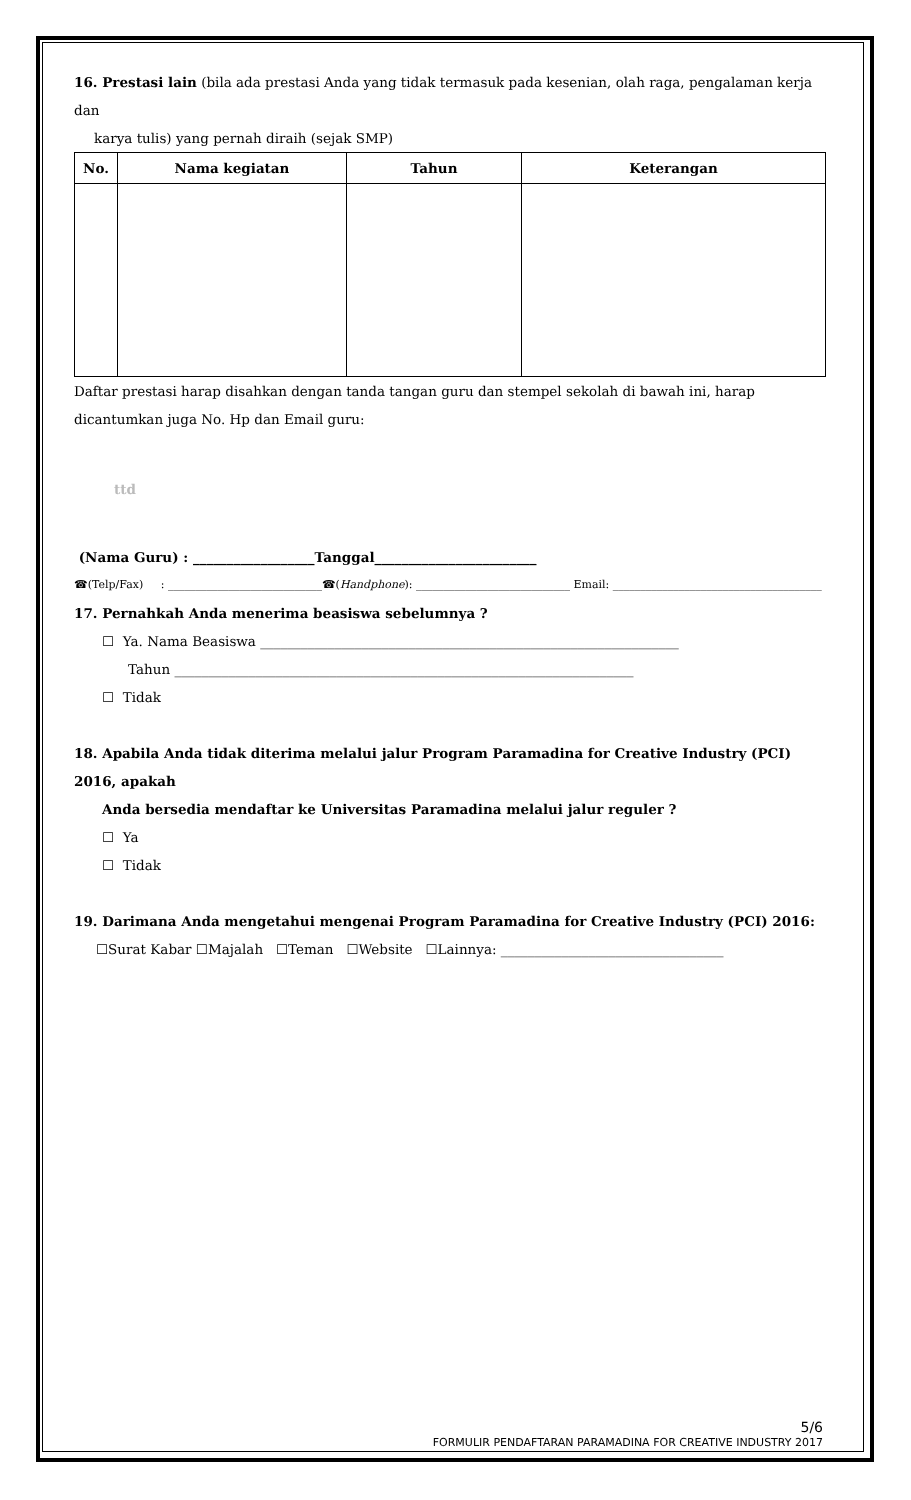16. Prestasi lain (bila ada prestasi Anda yang tidak termasuk pada kesenian, olah raga, pengalaman kerja dan
karya tulis) yang pernah diraih (sejak SMP)
| No. | Nama kegiatan | Tahun | Keterangan |
| --- | --- | --- | --- |
Daftar prestasi harap disahkan dengan tanda tangan guru dan stempel sekolah di bawah ini, harap dicantumkan juga No. Hp dan Email guru:
ttd
(Nama Guru) : __________________Tanggal________________________
☎(Telp/Fax) : ____________________________☎(Handphone): ____________________________ Email: ______________________________________
17. Pernahkah Anda menerima beasiswa sebelumnya ?
☐ Ya. Nama Beasiswa ______________________________________________________________
Tahun ____________________________________________________________________
☐ Tidak
18. Apabila Anda tidak diterima melalui jalur Program Paramadina for Creative Industry (PCI) 2016, apakah
Anda bersedia mendaftar ke Universitas Paramadina melalui jalur reguler ?
☐ Ya
☐ Tidak
19. Darimana Anda mengetahui mengenai Program Paramadina for Creative Industry (PCI) 2016:
☐Surat Kabar ☐Majalah ☐Teman ☐Website ☐Lainnya: _________________________________
5/6
FORMULIR PENDAFTARAN PARAMADINA FOR CREATIVE INDUSTRY 2017